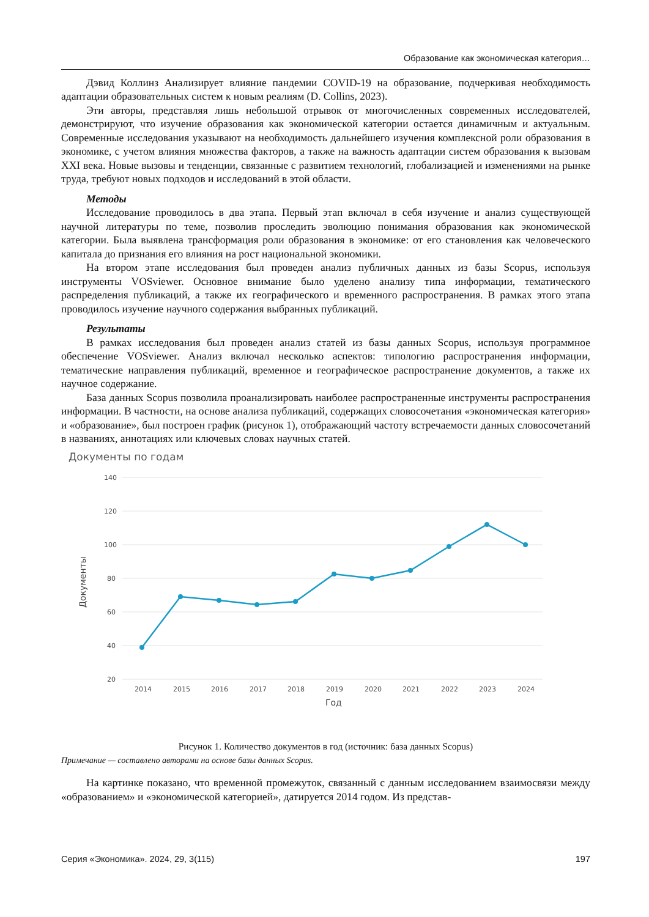Образование как экономическая категория…
Дэвид Коллинз Анализирует влияние пандемии COVID-19 на образование, подчеркивая необходимость адаптации образовательных систем к новым реалиям (D. Collins, 2023).
Эти авторы, представляя лишь небольшой отрывок от многочисленных современных исследователей, демонстрируют, что изучение образования как экономической категории остается динамичным и актуальным. Современные исследования указывают на необходимость дальнейшего изучения комплексной роли образования в экономике, с учетом влияния множества факторов, а также на важность адаптации систем образования к вызовам XXI века. Новые вызовы и тенденции, связанные с развитием технологий, глобализацией и изменениями на рынке труда, требуют новых подходов и исследований в этой области.
Методы
Исследование проводилось в два этапа. Первый этап включал в себя изучение и анализ существующей научной литературы по теме, позволив проследить эволюцию понимания образования как экономической категории. Была выявлена трансформация роли образования в экономике: от его становления как человеческого капитала до признания его влияния на рост национальной экономики.
На втором этапе исследования был проведен анализ публичных данных из базы Scopus, используя инструменты VOSviewer. Основное внимание было уделено анализу типа информации, тематического распределения публикаций, а также их географического и временного распространения. В рамках этого этапа проводилось изучение научного содержания выбранных публикаций.
Результаты
В рамках исследования был проведен анализ статей из базы данных Scopus, используя программное обеспечение VOSviewer. Анализ включал несколько аспектов: типологию распространения информации, тематические направления публикаций, временное и географическое распространение документов, а также их научное содержание.
База данных Scopus позволила проанализировать наиболее распространенные инструменты распространения информации. В частности, на основе анализа публикаций, содержащих словосочетания «экономическая категория» и «образование», был построен график (рисунок 1), отображающий частоту встречаемости данных словосочетаний в названиях, аннотациях или ключевых словах научных статей.
Документы по годам
140
120
100
80
60
40
20
2014
2015
2016
2017
2018
2019
2020
2021
2022
2023
2024
Год
Документы
Рисунок 1. Количество документов в год (источник: база данных Scopus)
Примечание — составлено авторами на основе базы данных Scopus.
На картинке показано, что временной промежуток, связанный с данным исследованием взаимосвязи между «образованием» и «экономической категорией», датируется 2014 годом. Из представ-
Серия «Экономика». 2024, 29, 3(115) 197